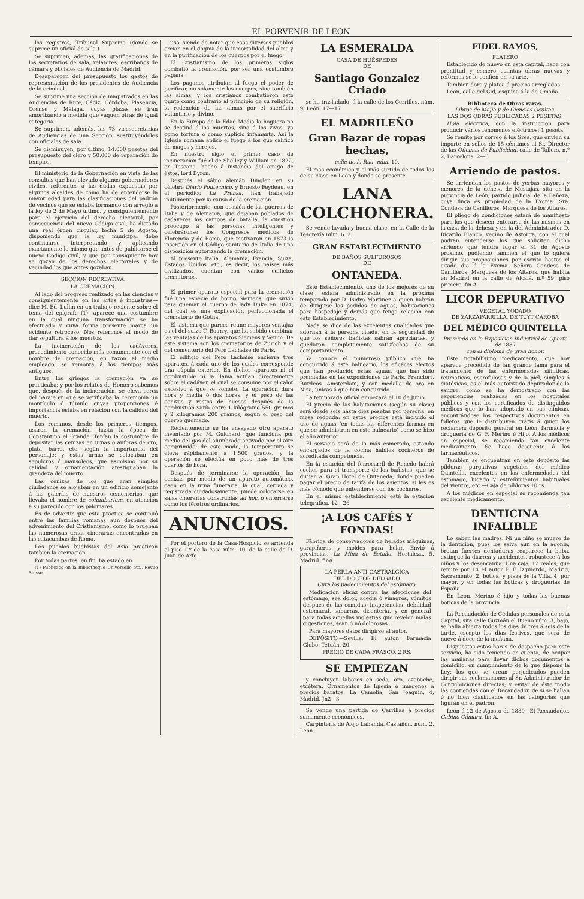EL PORVENIR DE LEON
los registros, Tribunal Supremo (donde se suprime un oficial de sala.)
Se suprimen, además, las gratificaciones de los secretarios de sala, relatores, escribanos de cámara y oficiales de Audiencia de Madrid.
Desaparecen del presupuesto los gastos de representación de los presidentes de Audiencia de lo criminal.
Se suprime una sección de magistrados en las Audiencias de Rute, Cádiz, Córdoba, Plasencia, Orense y Málaga, cuyas plazas se irán amortizando á medida que vaquen otras de igual categoría.
Se suprimen, además, las 73 vicesecretarías de Audiencias de una Sección, sustituyéndoles con oficiales de sala.
Se disminuyen, por último, 14.000 pesetas del presupuesto del clero y 50.000 de reparación de templos.
El ministerio de la Gobernación en vista de las consultas que han elevado algunos gobernadores civiles, referentes á las dudas expuestas por algunos alcaldes de cómo ha de entenderse la mayor edad para las clasificaciones del padrón de vecinos que se estaba formando con arreglo á la ley de 2 de Mayo último, y consiguientemente para el ejercicio del derecho electoral, por consecuencia del nuevo Código civil, ha dictado una real órden circular, fecha 5 de Agosto, disponiendo que la ley municipal debe continuarse interpretando y aplicando exactamente lo mismo que antes de publicarse el nuevo Código civil, y que por consiguiente hoy se gozan de los derechos electorales y de vecindad los que antes gozaban.
SECCION RECREATIVA.
LA CREMACIÓN.
Al lado del progreso realizado en las ciencias y consiguientemente en las artes é industrias—dice M. Ed. Lullin en un trabajo reciente sobre el tema del epígrafe (1)—aparece una costumbre en la cual ninguna transformación se ha efectuado y cuya forma presente marca un evidente retroceso. Nos referimos al modo de dar sepultura á los muertos.
La incineración de los cadáveres, procedimiento conocido más comunmente con el nombre de cremación, en razón al medio empleado, se remonta á los tiempos más antiguos.
Entre los griegos la cremación ya se practicaba; y por los relatos de Homero sabemos que, después de la incineración, se eleva cerca del paraje en que se verificaba la ceremonia un montículo ó túmulo cuyas proporciones é importancia estaba en relación con la calidad del muerto.
Los romanos, desde los primeros tiempos, usaron la cremación, hasta la época de Constantino el Grande. Tenían la costumbre de depositar las cenizas en urnas ó ánforas de oro, plata, barro, etc, según la importancia del personaje; y estas urnas se colocaban en sepulcros ó mausoleos, que asimismo por su calidad y ornamentación atestiguaban la grandeza del muerto.
Las cenizas de los que eran simples ciudadanos se alojaban en un edificio semejante á las galerías de nuestros cementerios, que llevaba el nombre de columbarium, en atención á su parecido con los palomares.
Es de advertir que esta práctica se continuó entre las familias romanas aun después del advenimiento del Cristianismo, como lo prueban las numerosas urnas cinerarias encontradas en las catacumbas de Roma.
Los pueblos budhistas del Asia practican también la cremación.
Por todas partes, en fin, ha estado en
(1) Publicado en la Bibliotheque Universelle etc., Revue Suisse.
uso, siendo de notar que esos diversos pueblos creían en el dogma de la inmortalidad del alma y en la purificación de los cuerpos por el fuego.
El Cristianismo de los primeros siglos combatió la cremación, por ser una costumbre pagana.
Los paganos atribuían al fuego el poder de purificar, no solamente los cuerpos, sino también las almas, y los cristianos combatieron este punto como contrario al principio de su religión, la redención de las almas por el sacrificio voluntario y divino.
En la Europa de la Edad Media la hoguera no se destinó á los muertos, sino á los vivos, ya como tortura ó como suplicio infamante. Así la Iglesia romana aplicó el fuego á los que calificó de magos y herejes.
En nuestro siglo el primer caso de incineración fué el de Shelley y William en 1822, en Toscana, hecho á instancia del amigo de éstos, lord Byrón.
Después el sábio alemán Dingler, en su célebre Diario Politécnico, y Ernesto Feydeau, en el periódico La Prensa, han trabajado inútilmente por la causa de la cremación.
Posteriormente, con ocasión de las guerras de Italia y de Alemania, que dejaban poblados de cadáveres los campos de batalla, la cuestión preocupó á las personas inteligentes y celebráronse los Congresos médicos de Florencia y de Roma, que motivaron en 1873 la inserción en el Código sanitario de Italia de una disposición autorizando la cremación.
Al presente Italia, Alemania, Francia, Suiza, Estados Unidos, etc., es decir, los países más civilizados, cuentan con vários edificios crematorios.
--
El primer aparato especial para la cremación fué una especie de horno Siemens, que sirvió para quemar el cuerpo de lady Duke en 1874, del cual es una explicación perfeccionada el crematorio de Gotha.
El sistema que parece reune mayores ventajas es el del suizo T. Bourry, que ha sabido combinar las ventajas de los aparatos Siemens y Venim. De este sistema son los crematorios de Zurich y el del cementerio del Pere Lachaise de París.
El edificio del Pere Lachaise encierra tres aparatos, á cada uno de los cuales corresponde una cúpula exterior. En dichos aparatos ni el combustible ni la llama actúan directamente sobre el cadáver, el cual se consume por el calor excesivo á que se somete. La operación dura hora y media ó dos horas, y el peso de las cenizas y restos de huesos después de la combustión varía entre 1 kilógramo 550 gramos y 2 kilógramos 200 gramos, segun el peso del cuerpo quemado.
Recientemente se ha ensayado otro aparato inventado por M. Guichard, que funciona por medio del gas del alumbrado activado por el aire comprimido; de este modo, la temperatura se eleva rápidamente á 1,500 grados, y la operación se efectúa en poco más de tres cuartos de hora.
Después de terminarse la operación, las cenizas por medio de un aparato automático, caen en la urna funeraria, la cual, cerrada y registrada cuidadosamente, puede colocarse en salas cinerarias construídas ad hoc, ó enterrarse como los féretros ordinarios.
ANUNCIOS.
Por el portero de la Casa-Hospicio se arrienda el piso 1.º de la casa núm. 10, de la calle de D. Juan de Arfe.
LA ESMERALDA
CASA DE HUÉSPEDES
DE
Santiago Gonzalez Criado
se ha trasladado, á la calle de los Cerrilles, núm. 9, León. 17—17
EL MADRILEÑO
Gran Bazar de ropas hechas,
calle de la Rua, núm. 10.
El más económico y el más surtido de todos los de su clase en León y donde se presente.
LANA COLCHONERA.
Se vende lavada y buena clase, en la Calle de la Tesorería núm. 6. 2
GRAN ESTABLECIMIENTO
DE BAÑOS SULFUROSOS
DE
ONTANEDA.
Este Establecimiento, uno de los mejores de su clase, estará administrado en la próxima temporada por D. Isidro Martinez á quien habrán de dirigirse los pedidos de aguas, habitaciones para hospedaje y demás que tenga relacion con este Establecimiento.
Nada se dice de las excelentes cualidades que adornan á la persona citada, en la seguridad de que los señores bañistas sabrán apreciarlas, y quedarán completamente satisfechos de su comportamiento.
Ya conoce el numeroso público que ha concurrido á este balneario, los eficáces efectos que han producido estas aguas, que han sido premiadas en las exposiciones de Paris, Francfort, Burdeos, Amsterdam, y con medalla de oro en Niza, únicas á que han concurrido.
La temporada oficial empezará el 10 de Junio.
El precio de las habitaciones (según su clase) será desde seis hasta diez pesetas por persona, en mesa redonda: en estos precios está incluido el uso de aguas (en todas las diferentes formas en que se administran en este balneario) como se hizo el año anterior.
El servicio será de lo más esmerado, estando encargados de la cocina hábiles cocineros de acreditada competencia.
En la estación del ferrocarril de Renedo habrá coches para el transporte de los bañistas, que se dirijan al Gran Hotel de Ontaneda, donde pueden pagar el precio de tarifa de los asientos, si les es más cómodo que entenderse con los cocheros.
En el mismo establecimiento está la estación telegráfica. 12—26
¡A LOS CAFÉS Y FONDAS!
Fábrica de conservadores de helados máquinas, garapiñeras y moldes para helar. Envió á provincias. La Mina de Estaño, Hortaleza, 5, Madrid. finA.
LA PERLA ANTI-GASTRÁLGICA
DEL DOCTOR DELGADO
Cura los padecimientos del estómago.
Medicación eficáz contra las afecciones del estómago, sea dolor, acedia ó vinagres, vómitos despues de las comidas; inapetencias, debilidad estomacal, saburras, disenteria, y en general para todas aquellas molestias que revelen malas digestiones, sean ó nó dolorosas.
Para mayores datos dirigirse al autor.
DEPÓSITO.—Sevilla; El autor, Farmácia Globo: Tetuán, 20.
PRECIO DE CADA FRASCO, 2 RS.
SE EMPIEZAN
y concluyen labores en seda, oro, azabache, etcétera. Ornamentos de Iglesia é imágenes á precios baratos. La Camelia, San Joaquin, 4, Madrid. Jn2—3
Se vende una partida de Carrillas á precios sumamente económicos.
Carpintería de Alejo Labanda, Castañón, núm. 2, León.
FIDEL RAMOS,
PLATERO
Establecido de nuevo en esta capital, hace con prontitud y esmero cuantas obras nuevas y reformas se le confien en su arte.
Tambien dora y platea á precios arreglados.
León, calle del Cid, esquina á la de Omaña.
Biblioteca de Obras raras.
Libros de Májia y de Ciencias Ocultas.
LAS DOS OBRAS PUBLICADAS 2 PESETAS.
Hoja eléctrica, con la instruccion para producir vários fenómenos eléctricos: 1 peseta.
Se remite por correo á los Sres. que envien su importe en sellos de 15 céntimos al Sr. Director de las Oficinas de Publicidad, calle de Tallers, n.º 2, Barcelona. 2—6
Arriendo de pastos.
Se arriendan los pastos de yerbas mayores y menores de la dehesa de Mestajas, sita en la provincia de León, partido judicial de la Bañeza, cuya finca es propiedad de la Excma. Sra. Condesa de Canilleros, Marquesa de los Altares.
El pliego de condiciones estará de manifiesto para los que deseen enterarse de las mismas en la casa de la dehesa y en la del Administrador D. Ricardo Blanco, vecino de Astorga, con el cual podrán entenderse los que soliciten dicho arriendo que tendrá lugar el 31 de Agosto proximo, pudiendo tambien el que lo quiera dirigir sus proposiciones por escrito hastas el citado dia á la Excma. Señora Condesa de Canilleros, Marquesa de los Altares, que habita en Madrid en la calle de Alcalá, n.º 59, piso primero. fin.A.
LICOR DEPURATIVO
VEGETAL YODADO
DE ZARZAPARRILLA, DE TUYT CAROBA
DEL MÉDICO QUINTELLA
Premiado en la Exposición Industrial de Oporto de 1887
con el diploma de gran honor.
Este notabilísimo medicamento, que hoy aparece precedido de tan grande fama para el tratamiento de las enfermedades sifilíticas, reumáticas, escrofulosas y de la piél, simples ó diatésicas, es el más autorizado depurador de la sangre, como se ha demostrado con las experiencias realizadas en los hospitales públicos y con los certificados de distinguidos médicos que lo han adoptado en sus clínicas, encontrándose los respectivos documentos en folletos que le distribuyen grátis á quien los reclamen: depósito general en León, farmácia y droguería de G. F. Merino é Hijo. A los médicos en especial, se recomienda tan excelente medicamento. Se hace descuento á los farmacéuticos.
Tambien se encuentran en este depósito las píldoras purgativas vegetales del médico Quintella, excelentes en las enfermedades del estómago, hígado y estreñimientos habituales del vientre, etc.—Caja de píldoras 10 rs.
A los médicos en especial se recomienda tan excelente medicamento.
DENTICINA INFALIBLE
Lo saben las madres. Ni un niño se muere de la denticion, pues los salva aun en la agonía, brotan fuertes dentaduras reaparece la baba, extingue la diarrea y accidentes, robustece á los niños y los desencanija. Una caja, 12 reales, que remite por 14 el autor P. F. Izquierdo, Madrid, Sacramento, 2, botica, y plaza de la Villa, 4, por mayor, y en todas las boticas y droguerias de España.
En Leon, Merino é hijo y todas las buenas boticas de la provincia.
La Recaudación de Cédulas personales de esta Capital, sita calle Guzmán el Bueno núm. 3, bajo, se halla abierta todos los dias de tres á seis de la tarde, escepto los dias festivos, que será de nueve á doce de la mañana.
Dispuestas estas horas de despacho para este servicio, ha sido teniendo en cuenta, de ocupar las mañanas para llevar dichos documentos á domicilio, en cumplimiento de lo que dispone la Ley: los que se crean perjudicados pueden dirigir sus reclamaciones al Sr. Administrador de Contribuciones directas; y evitar de éste modo las contiendas con el Recaudador, de si se hallan ó no bien clasificados en las categorias que figuran en el padron.
León á 12 de Agosto de 1889—El Recaudador, Gabino Cámara. fin A.